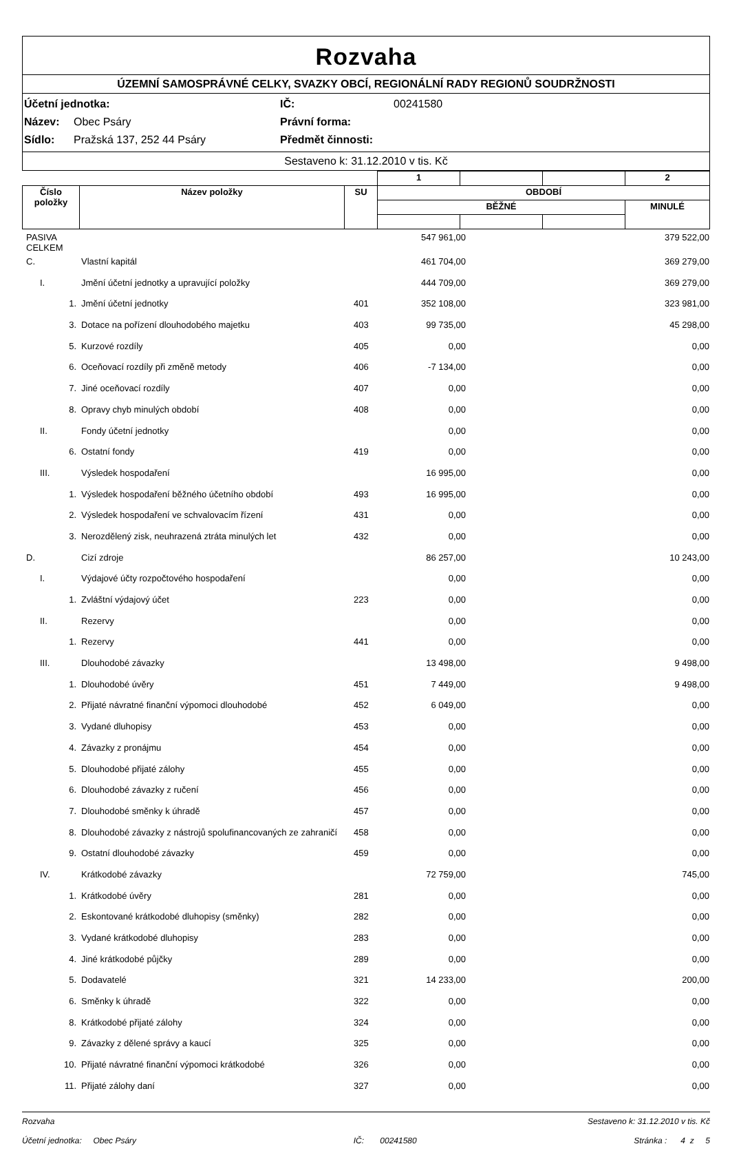Rozvaha
ÚZEMNÍ SAMOSPRÁVNÉ CELKY, SVAZKY OBCÍ, REGIONÁLNÍ RADY REGIONŮ SOUDRŽNOSTI
Účetní jednotka: IČ: 00241580
Název: Obec Psáry Právní forma:
Sídlo: Pražská 137, 252 44 Psáry Předmět činnosti:
Sestaveno k: 31.12.2010 v tis. Kč
| | | | 1 | | | 2 |
| Číslo položky | Název položky | SU | OBDOBÍ | | | |
| | | | BĚŽNÉ | | | MINULÉ |
| PASIVA CELKEM | | | 547 961,00 | | 379 522,00 |
| C. | Vlastní kapitál | | 461 704,00 | | 369 279,00 |
| I. | Jmění účetní jednotky a upravující položky | | 444 709,00 | | 369 279,00 |
| 1. | Jmění účetní jednotky | 401 | 352 108,00 | | 323 981,00 |
| 3. | Dotace na pořízení dlouhodobého majetku | 403 | 99 735,00 | | 45 298,00 |
| 5. | Kurzové rozdíly | 405 | 0,00 | | 0,00 |
| 6. | Oceňovací rozdíly při změně metody | 406 | -7 134,00 | | 0,00 |
| 7. | Jiné oceňovací rozdíly | 407 | 0,00 | | 0,00 |
| 8. | Opravy chyb minulých období | 408 | 0,00 | | 0,00 |
| II. | Fondy účetní jednotky | | 0,00 | | 0,00 |
| 6. | Ostatní fondy | 419 | 0,00 | | 0,00 |
| III. | Výsledek hospodaření | | 16 995,00 | | 0,00 |
| 1. | Výsledek hospodaření běžného účetního období | 493 | 16 995,00 | | 0,00 |
| 2. | Výsledek hospodaření ve schvalovacím řízení | 431 | 0,00 | | 0,00 |
| 3. | Nerozdělený zisk, neuhrazená ztráta minulých let | 432 | 0,00 | | 0,00 |
| D. | Cizí zdroje | | 86 257,00 | | 10 243,00 |
| I. | Výdajové účty rozpočtového hospodaření | | 0,00 | | 0,00 |
| 1. | Zvláštní výdajový účet | 223 | 0,00 | | 0,00 |
| II. | Rezervy | | 0,00 | | 0,00 |
| 1. | Rezervy | 441 | 0,00 | | 0,00 |
| III. | Dlouhodobé závazky | | 13 498,00 | | 9 498,00 |
| 1. | Dlouhodobé úvěry | 451 | 7 449,00 | | 9 498,00 |
| 2. | Přijaté návratné finanční výpomoci dlouhodobé | 452 | 6 049,00 | | 0,00 |
| 3. | Vydané dluhopisy | 453 | 0,00 | | 0,00 |
| 4. | Závazky z pronájmu | 454 | 0,00 | | 0,00 |
| 5. | Dlouhodobé přijaté zálohy | 455 | 0,00 | | 0,00 |
| 6. | Dlouhodobé závazky z ručení | 456 | 0,00 | | 0,00 |
| 7. | Dlouhodobé směnky k úhradě | 457 | 0,00 | | 0,00 |
| 8. | Dlouhodobé závazky z nástrojů spolufinancovaných ze zahraničí | 458 | 0,00 | | 0,00 |
| 9. | Ostatní dlouhodobé závazky | 459 | 0,00 | | 0,00 |
| IV. | Krátkodobé závazky | | 72 759,00 | | 745,00 |
| 1. | Krátkodobé úvěry | 281 | 0,00 | | 0,00 |
| 2. | Eskontované krátkodobé dluhopisy (směnky) | 282 | 0,00 | | 0,00 |
| 3. | Vydané krátkodobé dluhopisy | 283 | 0,00 | | 0,00 |
| 4. | Jiné krátkodobé půjčky | 289 | 0,00 | | 0,00 |
| 5. | Dodavatelé | 321 | 14 233,00 | | 200,00 |
| 6. | Směnky k úhradě | 322 | 0,00 | | 0,00 |
| 8. | Krátkodobé přijaté zálohy | 324 | 0,00 | | 0,00 |
| 9. | Závazky z dělené správy a kaucí | 325 | 0,00 | | 0,00 |
| 10. | Přijaté návratné finanční výpomoci krátkodobé | 326 | 0,00 | | 0,00 |
| 11. | Přijaté zálohy daní | 327 | 0,00 | | 0,00 |
Rozvaha Sestaveno k: 31.12.2010 v tis. Kč
Účetní jednotka: Obec Psáry IČ: 00241580 Stránka : 4 z 5